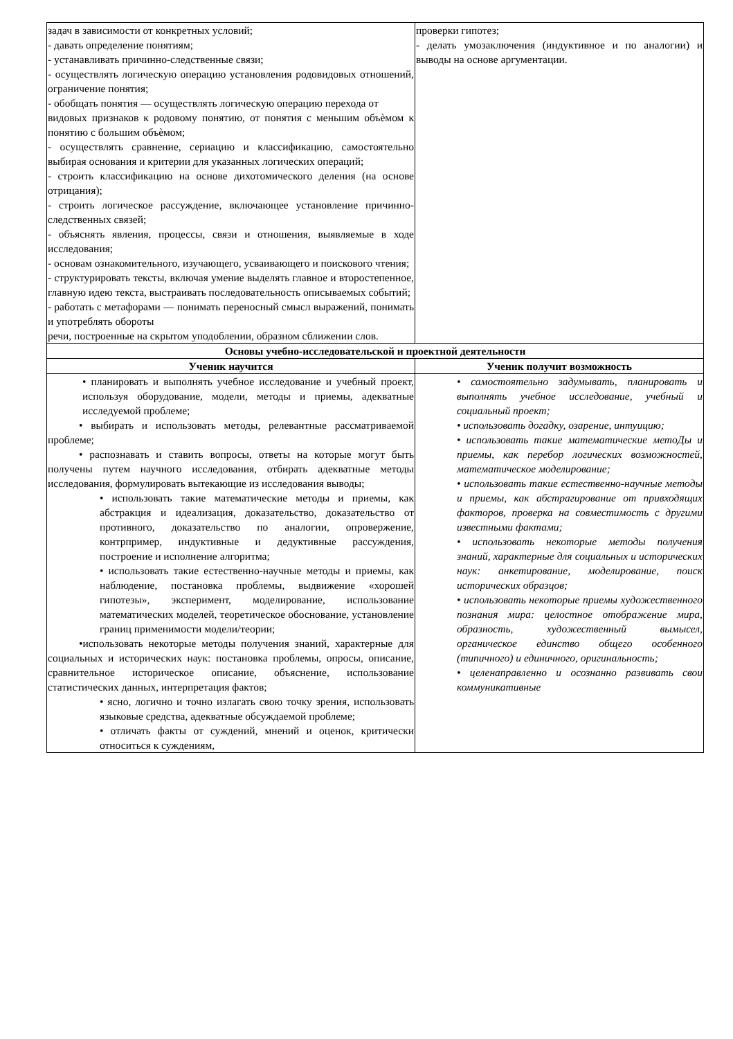| задач в зависимости от конкретных условий; - давать определение понятиям; - устанавливать причинно-следственные связи; - осуществлять логическую операцию установления родовидовых отношений, ограничение понятия; - обобщать понятия — осуществлять логическую операцию перехода от видовых признаков к родовому понятию, от понятия с меньшим объѐмом к понятию с большим объѐмом; - осуществлять сравнение, сериацию и классификацию, самостоятельно выбирая основания и критерии для указанных логических операций; - строить классификацию на основе дихотомического деления (на основе отрицания); - строить логическое рассуждение, включающее установление причинно-следственных связей; - объяснять явления, процессы, связи и отношения, выявляемые в ходе исследования; - основам ознакомительного, изучающего, усваивающего и поискового чтения; - структурировать тексты, включая умение выделять главное и второстепенное, главную идею текста, выстраивать последовательность описываемых событий; - работать с метафорами — понимать переносный смысл выражений, понимать и употреблять обороты речи, построенные на скрытом уподоблении, образном сближении слов. | проверки гипотез; - делать умозаключения (индуктивное и по аналогии) и выводы на основе аргументации. |
| Основы учебно-исследовательской и проектной деятельности | |
| Ученик научится | Ученик получит возможность |
| • планировать и выполнять учебное исследование и учебный проект, используя оборудование, модели, методы и приемы, адекватные исследуемой проблеме; • выбирать и использовать методы, релевантные рассматриваемой проблеме; • распознавать и ставить вопросы, ответы на которые могут быть получены путем научного исследования, отбирать адекватные методы исследования, формулировать вытекающие из исследования выводы; • использовать такие математические методы и приемы, как абстракция и идеализация, доказательство, доказательство от противного, доказательство по аналогии, опровержение, контрпример, индуктивные и дедуктивные рассуждения, построение и исполнение алгоритма; • использовать такие естественно-научные методы и приемы, как наблюдение, постановка проблемы, выдвижение «хорошей гипотезы», эксперимент, моделирование, использование математических моделей, теоретическое обоснование, установление границ применимости модели/теории; •использовать некоторые методы получения знаний, характерные для социальных и исторических наук: постановка проблемы, опросы, описание, сравнительное историческое описание, объяснение, использование статистических данных, интерпретация фактов; • ясно, логично и точно излагать свою точку зрения, использовать языковые средства, адекватные обсуждаемой проблеме; • отличать факты от суждений, мнений и оценок, критически относиться к суждениям, | • самостоятельно задумывать, планировать и выполнять учебное исследование, учебный и социальный проект; • использовать догадку, озарение, интуицию; • использовать такие математические метоДы и приемы, как перебор логических возможностей, математическое моделирование; • использовать такие естественно-научные методы и приемы, как абстрагирование от привходящих факторов, проверка на совместимость с другими известными фактами; • использовать некоторые методы получения знаний, характерные для социальных и исторических наук: анкетирование, моделирование, поиск исторических образцов; • использовать некоторые приемы художественного познания мира: целостное отображение мира, образность, художественный вымысел, органическое единство общего особенного (типичного) и единичного, оригинальность; • целенаправленно и осознанно развивать свои коммуникативные |